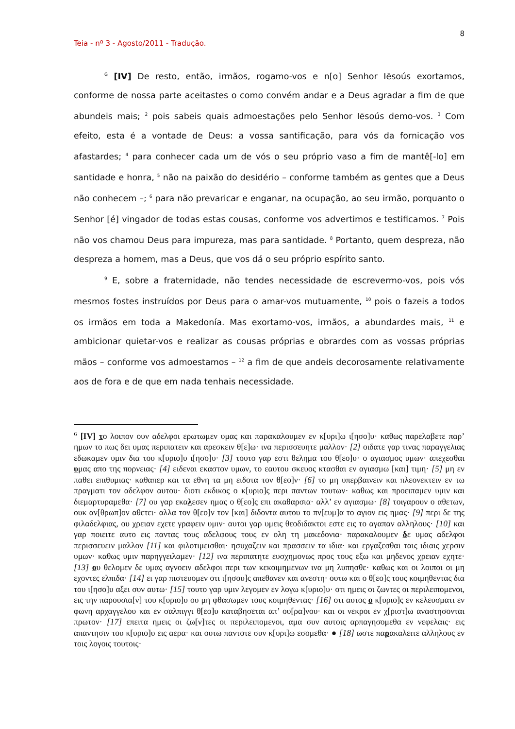8
Teia - nº 3 - Agosto/2011 - Tradução.
<sup>G</sup> [IV] De resto, então, irmãos, rogamo-vos e n[o] Senhor Iēsoús exortamos, conforme de nossa parte aceitastes o como convém andar e a Deus agradar a fim de que abundeis mais; <sup>2</sup> pois sabeis quais admoestações pelo Senhor Iēsoús demo-vos. <sup>3</sup> Com efeito, esta é a vontade de Deus: a vossa santificação, para vós da fornicação vos afastardes; <sup>4</sup> para conhecer cada um de vós o seu próprio vaso a fim de mantê[-lo] em santidade e honra, <sup>5</sup> não na paixão do desidério – conforme também as gentes que a Deus não conhecem –; <sup>6</sup> para não prevaricar e enganar, na ocupação, ao seu irmão, porquanto o Senhor [é] vingador de todas estas cousas, conforme vos advertimos e testificamos. <sup>7</sup> Pois não vos chamou Deus para impureza, mas para santidade. <sup>8</sup> Portanto, quem despreza, não despreza a homem, mas a Deus, que vos dá o seu próprio espírito santo.
<sup>9</sup> E, sobre a fraternidade, não tendes necessidade de escrevermo-vos, pois vós mesmos fostes instruídos por Deus para o amar-vos mutuamente, <sup>10</sup> pois o fazeis a todos os irmãos em toda a Makedonía. Mas exortamo-vos, irmãos, a abundardes mais, <sup>11</sup> e ambicionar quietar-vos e realizar as cousas próprias e obrardes com as vossas próprias mãos – conforme vos admoestamos – <sup>12</sup> a fim de que andeis decorosamente relativamente aos de fora e de que em nada tenhais necessidade.
<sup>G</sup> [IV] το λοιπον ουν αδελφοι ερωτωμεν υμας και παρακαλουμεν εν κ[υρι]ω ι[ησο]υ· καθως παρελαβετε παρ’ ημων το πως δει υμας περιπατειν και αρεσκειν θ[ε]ω· ινα περισσευητε μαλλον· [2] οιδατε γαρ τινας παραγγελιας εδωκαμεν υμιν δια του κ[υριο]υ ι[ησο]υ· [3] τουτο γαρ εστι θελημα του θ[εο]υ· ο αγιασμος υμων· απεχεσθαι υμας απο της πορνειας· [4] ειδεναι εκαστον υμων, το εαυτου σκευος κτασθαι εν αγιασμω [και] τιμη· [5] μη εν παθει επιθυμιας· καθαπερ και τα εθνη τα μη ειδοτα τον θ[εο]ν· [6] το μη υπερβαινειν και πλεονεκτειν εν τω πραγματι τον αδελφον αυτου· διοτι εκδικος ο κ[υριο]ς περι παντων τουτων· καθως και προειπαμεν υμιν και διεμαρτυραμεθα· [7] ου γαρ εκαλεσεν ημας ο θ[εο]ς επι ακαθαρσια· αλλ’ εν αγιασμω· [8] τοιγαρουν ο αθετων, ουκ αν[θρωπ]ον αθετει· αλλα τον θ[εο]ν τον [και] διδοντα αυτου το πν[ευμ]α το αγιον εις ημας· [9] περι δε της φιλαδελφιας, ου χρειαν εχετε γραφειν υμιν· αυτοι γαρ υμεις θεοδιδακτοι εστε εις το αγαπαν αλληλους· [10] και γαρ ποιειτε αυτο εις παντας τους αδελφους τους εν ολη τη μακεδονια· παρακαλουμεν δε υμας αδελφοι περισσευειν μαλλον [11] και φιλοτιμεισθαι· ησυχαζειν και πρασσειν τα ιδια· και εργαζεσθαι ταις ιδιαις χερσιν υμων· καθως υμιν παρηγγειλαμεν· [12] ινα περιπατητε ευσχημονως προς τους εξω και μηδενος χρειαν εχητε· [13] ου θελομεν δε υμας αγνοειν αδελφοι περι των κεκοιμημενων ινα μη λυπησθε· καθως και οι λοιποι οι μη εχοντες ελπιδα· [14] ει γαρ πιστευομεν οτι ι[ησου]ς απεθανεν και ανεστη· ουτω και ο θ[εο]ς τους κοιμηθεντας δια του ι[ησο]υ αξει συν αυτω· [15] τουτο γαρ υμιν λεγομεν εν λογω κ[υριο]υ· οτι ημεις οι ζωντες οι περιλειπομενοι, εις την παρουσια[ν] του κ[υριο]υ ου μη φθασωμεν τους κοιμηθεντας· [16] οτι αυτος ο κ[υριο]ς εν κελευσματι εν φωνη αρχαγγελου και εν σαλπιγγι θ[εο]υ καταβησεται απ’ ου[ρα]νου· και οι νεκροι εν χ[ριστ]ω αναστησονται πρωτον· [17] επειτα ημεις οι ζω[ν]τες οι περιλειπομενοι, αμα συν αυτοις αρπαγησομεθα εν νεφελαις· εις απαντησιν του κ[υριο]υ εις αερα· και ουτω παντοτε συν κ[υρι]ω εσομεθα· ● [18] ωστε παρακαλειτε αλληλους εν τοις λογοις τουτοις·